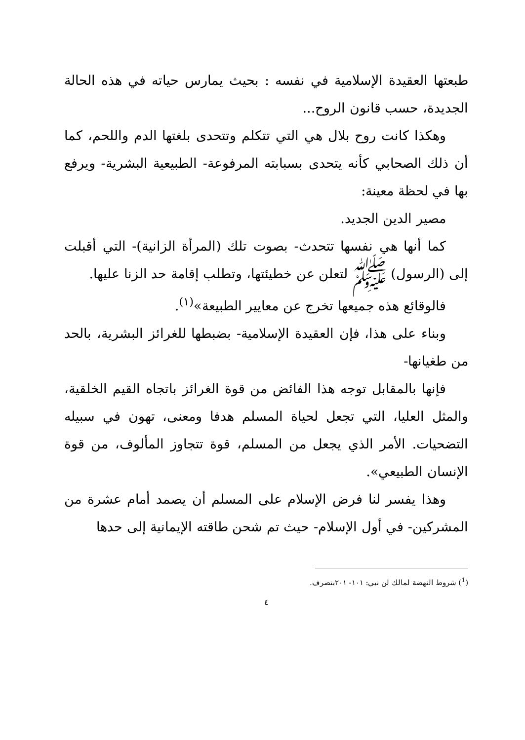طبعتها العقيدة الإسلامية في نفسه : بحيث يمارس حياته في هذه الحالة الجديدة، حسب قانون الروح...
وهكذا كانت روح بلال هي التي تتكلم وتتحدى بلغتها الدم واللحم، كما أن ذلك الصحابي كأنه يتحدى بسبابته المرفوعة- الطبيعية البشرية- ويرفع بها في لحظة معينة:
مصير الدين الجديد.
كما أنها هي نفسها تتحدث- بصوت تلك (المرأة الزانية)- التي أقبلت إلى (الرسول) ﷺ لتعلن عن خطيئتها، وتطلب إقامة حد الزنا عليها.
فالوقائع هذه جميعها تخرج عن معايير الطبيعة»<sup>(١)</sup>.
وبناء على هذا، فإن العقيدة الإسلامية- بضبطها للغرائز البشرية، بالحد من طغيانها-
فإنها بالمقابل توجه هذا الفائض من قوة الغرائز باتجاه القيم الخلقية، والمثل العليا، التي تجعل لحياة المسلم هدفا ومعنى، تهون في سبيله التضحيات. الأمر الذي يجعل من المسلم، قوة تتجاوز المألوف، من قوة الإنسان الطبيعي».
وهذا يفسر لنا فرض الإسلام على المسلم أن يصمد أمام عشرة من المشركين- في أول الإسلام- حيث تم شحن طاقته الإيمانية إلى حدها
(<sup>1</sup>) شروط النهضة لمالك لن نبي: ١٠١- ٢٠١بتصرف.
٤